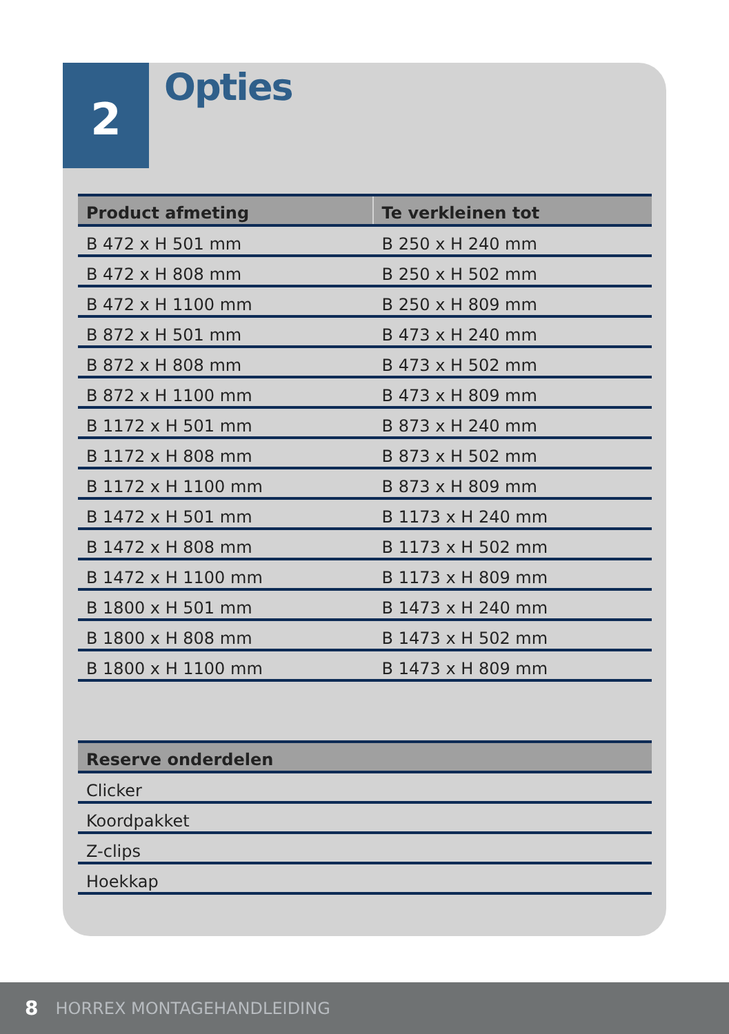2
Opties
| Product afmeting | Te verkleinen tot |
| --- | --- |
| B 472 x H 501 mm | B 250 x H 240 mm |
| B 472 x H 808 mm | B 250 x H 502 mm |
| B 472 x H 1100 mm | B 250 x H 809 mm |
| B 872 x H 501 mm | B 473 x H 240 mm |
| B 872 x H 808 mm | B 473 x H 502 mm |
| B 872 x H 1100 mm | B 473 x H 809 mm |
| B 1172 x H 501 mm | B 873 x H 240 mm |
| B 1172 x H 808 mm | B 873 x H 502 mm |
| B 1172 x H 1100 mm | B 873 x H 809 mm |
| B 1472 x H 501 mm | B 1173 x H 240 mm |
| B 1472 x H 808 mm | B 1173 x H 502 mm |
| B 1472 x H 1100 mm | B 1173 x H 809 mm |
| B 1800 x H 501 mm | B 1473 x H 240 mm |
| B 1800 x H 808 mm | B 1473 x H 502 mm |
| B 1800 x H 1100 mm | B 1473 x H 809 mm |
| Reserve onderdelen |
| --- |
| Clicker |
| Koordpakket |
| Z-clips |
| Hoekkap |
8 HORREX MONTAGEHANDLEIDING